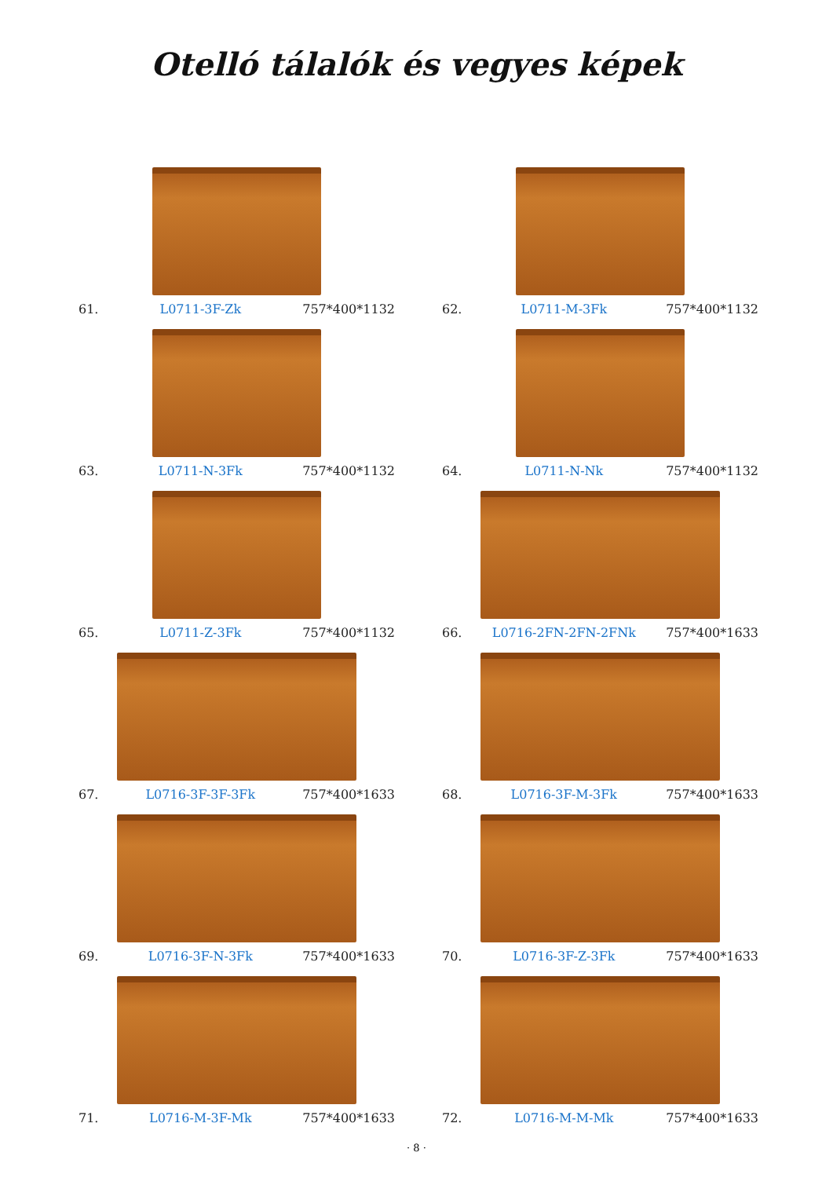Otelló tálalók és vegyes képek
61. L0711-3F-Zk 757*400*1132
62. L0711-M-3Fk 757*400*1132
63. L0711-N-3Fk 757*400*1132
64. L0711-N-Nk 757*400*1132
65. L0711-Z-3Fk 757*400*1132
66. L0716-2FN-2FN-2FNk 757*400*1633
67. L0716-3F-3F-3Fk 757*400*1633
68. L0716-3F-M-3Fk 757*400*1633
69. L0716-3F-N-3Fk 757*400*1633
70. L0716-3F-Z-3Fk 757*400*1633
71. L0716-M-3F-Mk 757*400*1633
72. L0716-M-M-Mk 757*400*1633
· 8 ·